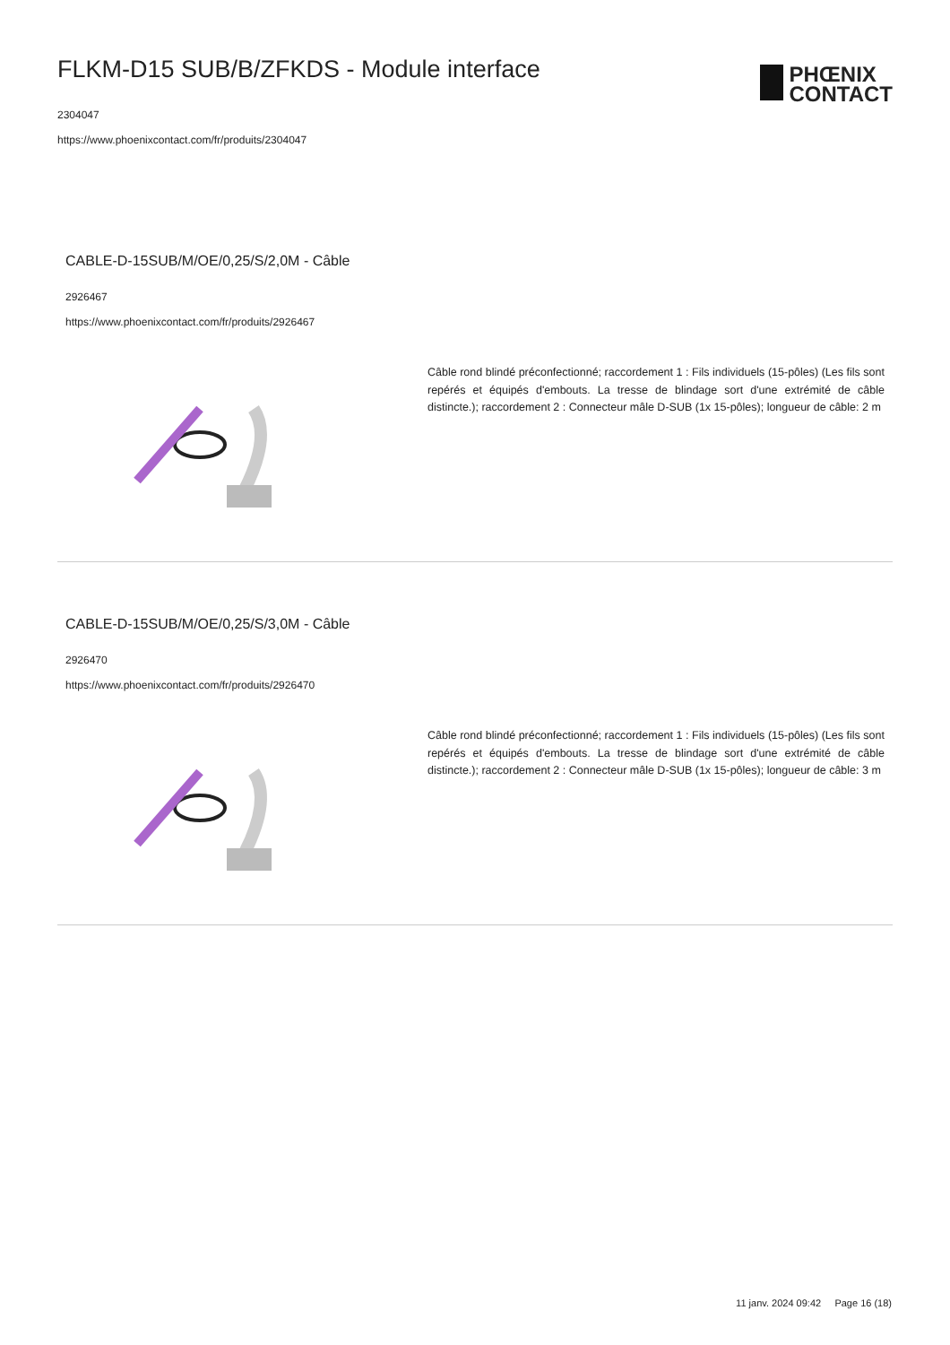FLKM-D15 SUB/B/ZFKDS - Module interface
2304047
https://www.phoenixcontact.com/fr/produits/2304047
PHŒNIX
CONTACT
CABLE-D-15SUB/M/OE/0,25/S/2,0M - Câble
2926467
https://www.phoenixcontact.com/fr/produits/2926467
Câble rond blindé préconfectionné; raccordement 1 : Fils individuels (15-pôles) (Les fils sont repérés et équipés d'embouts. La tresse de blindage sort d'une extrémité de câble distincte.); raccordement 2 : Connecteur mâle D-SUB (1x 15-pôles); longueur de câble: 2 m
CABLE-D-15SUB/M/OE/0,25/S/3,0M - Câble
2926470
https://www.phoenixcontact.com/fr/produits/2926470
Câble rond blindé préconfectionné; raccordement 1 : Fils individuels (15-pôles) (Les fils sont repérés et équipés d'embouts. La tresse de blindage sort d'une extrémité de câble distincte.); raccordement 2 : Connecteur mâle D-SUB (1x 15-pôles); longueur de câble: 3 m
11 janv. 2024 09:42 Page 16 (18)